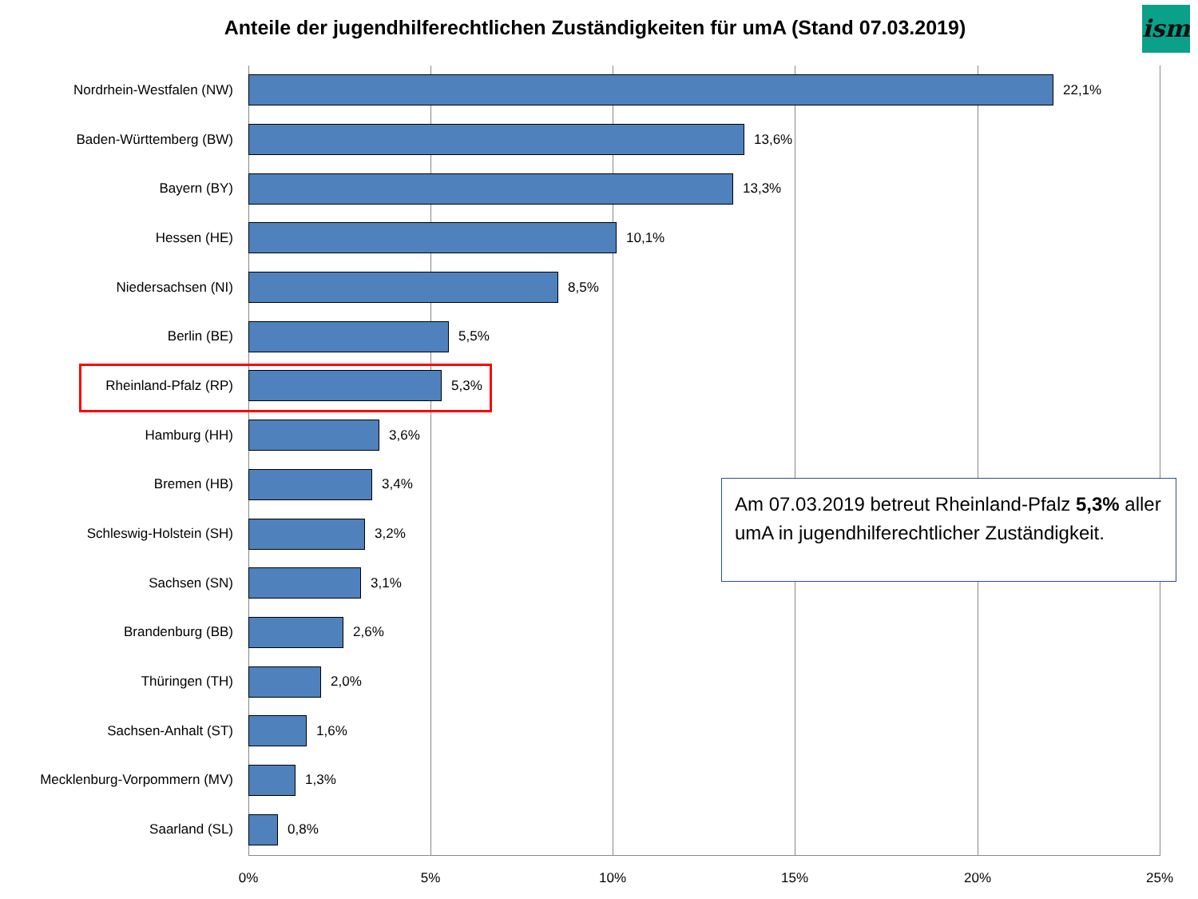Anteile der jugendhilferechtlichen Zuständigkeiten für umA (Stand 07.03.2019)
ism
Nordrhein-Westfalen (NW) 22,1%
Baden-Württemberg (BW) 13,6%
Bayern (BY) 13,3%
Hessen (HE) 10,1%
Niedersachsen (NI) 8,5%
Berlin (BE) 5,5%
Rheinland-Pfalz (RP) 5,3%
Hamburg (HH) 3,6%
Bremen (HB) 3,4%
Schleswig-Holstein (SH) 3,2%
Sachsen (SN) 3,1%
Brandenburg (BB) 2,6%
Thüringen (TH) 2,0%
Sachsen-Anhalt (ST) 1,6%
Mecklenburg-Vorpommern (MV) 1,3%
Saarland (SL) 0,8%
0% 5% 10% 15% 20% 25%
Am 07.03.2019 betreut Rheinland-Pfalz 5,3% aller umA in jugendhilferechtlicher Zuständigkeit.